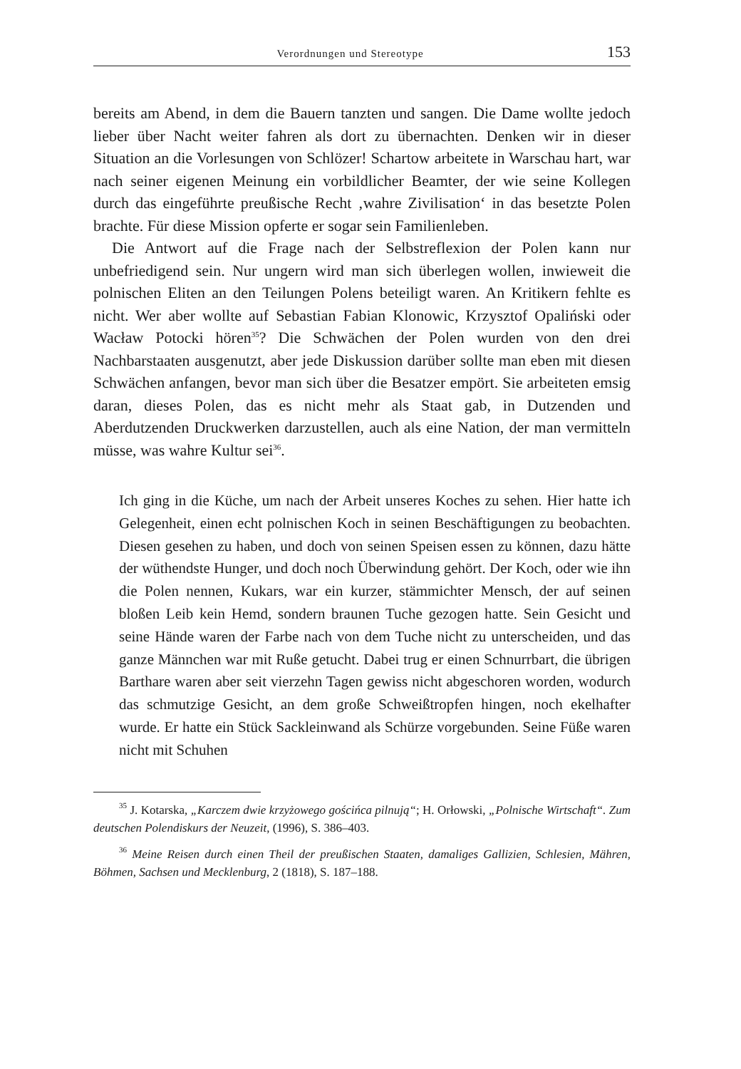Verordnungen und Stereotype 153
bereits am Abend, in dem die Bauern tanzten und sangen. Die Dame wollte jedoch lieber über Nacht weiter fahren als dort zu übernachten. Denken wir in dieser Situation an die Vorlesungen von Schlözer! Schartow arbeitete in Warschau hart, war nach seiner eigenen Meinung ein vorbildlicher Beamter, der wie seine Kollegen durch das eingeführte preußische Recht ‚wahre Zivilisation‘ in das besetzte Polen brachte. Für diese Mission opferte er sogar sein Familienleben.
Die Antwort auf die Frage nach der Selbstreflexion der Polen kann nur unbefriedigend sein. Nur ungern wird man sich überlegen wollen, inwieweit die polnischen Eliten an den Teilungen Polens beteiligt waren. An Kritikern fehlte es nicht. Wer aber wollte auf Sebastian Fabian Klonowic, Krzysztof Opaliński oder Wacław Potocki hören<sup>35</sup>? Die Schwächen der Polen wurden von den drei Nachbarstaaten ausgenutzt, aber jede Diskussion darüber sollte man eben mit diesen Schwächen anfangen, bevor man sich über die Besatzer empört. Sie arbeiteten emsig daran, dieses Polen, das es nicht mehr als Staat gab, in Dutzenden und Aberdutzenden Druckwerken darzustellen, auch als eine Nation, der man vermitteln müsse, was wahre Kultur sei<sup>36</sup>.
Ich ging in die Küche, um nach der Arbeit unseres Koches zu sehen. Hier hatte ich Gelegenheit, einen echt polnischen Koch in seinen Beschäftigungen zu beobachten. Diesen gesehen zu haben, und doch von seinen Speisen essen zu können, dazu hätte der wüthendste Hunger, und doch noch Überwindung gehört. Der Koch, oder wie ihn die Polen nennen, Kukars, war ein kurzer, stämmichter Mensch, der auf seinen bloßen Leib kein Hemd, sondern braunen Tuche gezogen hatte. Sein Gesicht und seine Hände waren der Farbe nach von dem Tuche nicht zu unterscheiden, und das ganze Männchen war mit Ruße getucht. Dabei trug er einen Schnurrbart, die übrigen Barthare waren aber seit vierzehn Tagen gewiss nicht abgeschoren worden, wodurch das schmutzige Gesicht, an dem große Schweißtropfen hingen, noch ekelhafter wurde. Er hatte ein Stück Sackleinwand als Schürze vorgebunden. Seine Füße waren nicht mit Schuhen
<sup>35</sup> J. Kotarska, „Karczem dwie krzyżowego gościńca pilnują“; H. Orłowski, „Polnische Wirtschaft“. Zum deutschen Polendiskurs der Neuzeit, (1996), S. 386–403.
<sup>36</sup> Meine Reisen durch einen Theil der preußischen Staaten, damaliges Gallizien, Schlesien, Mähren, Böhmen, Sachsen und Mecklenburg, 2 (1818), S. 187–188.